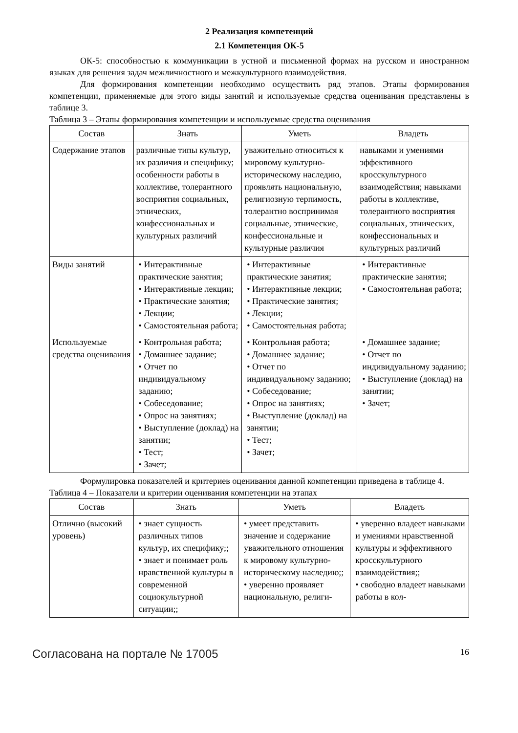2 Реализация компетенций
2.1 Компетенция ОК-5
ОК-5: способностью к коммуникации в устной и письменной формах на русском и иностранном языках для решения задач межличностного и межкультурного взаимодействия.
Для формирования компетенции необходимо осуществить ряд этапов. Этапы формирования компетенции, применяемые для этого виды занятий и используемые средства оценивания представлены в таблице 3.
Таблица 3 – Этапы формирования компетенции и используемые средства оценивания
| Состав | Знать | Уметь | Владеть |
| --- | --- | --- | --- |
| Содержание этапов | различные типы культур, их различия и специфику; особенности работы в коллективе, толерантного восприятия социальных, этнических, конфессиональных и культурных различий | уважительно относиться к мировому культурно-историческому наследию, проявлять национальную, религиозную терпимость, толерантно воспринимая социальные, этнические, конфессиональные и культурные различия | навыками и умениями эффективного кросскультурного взаимодействия; навыками работы в коллективе, толерантного восприятия социальных, этнических, конфессиональных и культурных различий |
| Виды занятий | • Интерактивные практические занятия; • Интерактивные лекции; • Практические занятия; • Лекции; • Самостоятельная работа; | • Интерактивные практические занятия; • Интерактивные лекции; • Практические занятия; • Лекции; • Самостоятельная работа; | • Интерактивные практические занятия; • Самостоятельная работа; |
| Используемые средства оценивания | • Контрольная работа; • Домашнее задание; • Отчет по индивидуальному заданию; • Собеседование; • Опрос на занятиях; • Выступление (доклад) на занятии; • Тест; • Зачет; | • Контрольная работа; • Домашнее задание; • Отчет по индивидуальному заданию; • Собеседование; • Опрос на занятиях; • Выступление (доклад) на занятии; • Тест; • Зачет; | • Домашнее задание; • Отчет по индивидуальному заданию; • Выступление (доклад) на занятии; • Зачет; |
Формулировка показателей и критериев оценивания данной компетенции приведена в таблице 4.
Таблица 4 – Показатели и критерии оценивания компетенции на этапах
| Состав | Знать | Уметь | Владеть |
| --- | --- | --- | --- |
| Отлично (высокий уровень) | • знает сущность различных типов культур, их специфику;; • знает и понимает роль нравственной культуры в современной социокультурной ситуации;; | • умеет представить значение и содержание уважительного отношения к мировому культурно-историческому наследию;; • уверенно проявляет национальную, религи- | • уверенно владеет навыками и умениями нравственной культуры и эффективного кросскультурного взаимодействия;; • свободно владеет навыками работы в кол- |
Согласована на портале № 17005 16